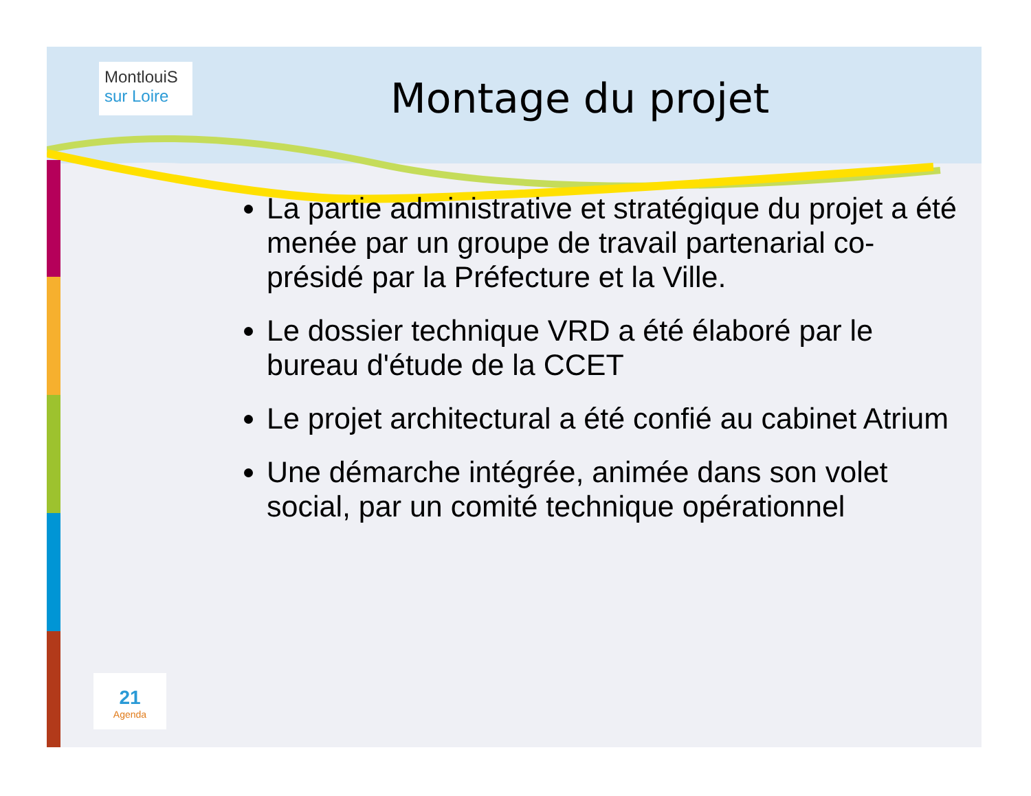MontlouiS sur Loire
Montage du projet
La partie administrative et stratégique du projet a été menée par un groupe de travail partenarial co- présidé par la Préfecture et la Ville.
Le dossier technique VRD a été élaboré par le bureau d'étude de la CCET
Le projet architectural a été confié au cabinet Atrium
Une démarche intégrée, animée dans son volet social, par un comité technique opérationnel
21
Agenda